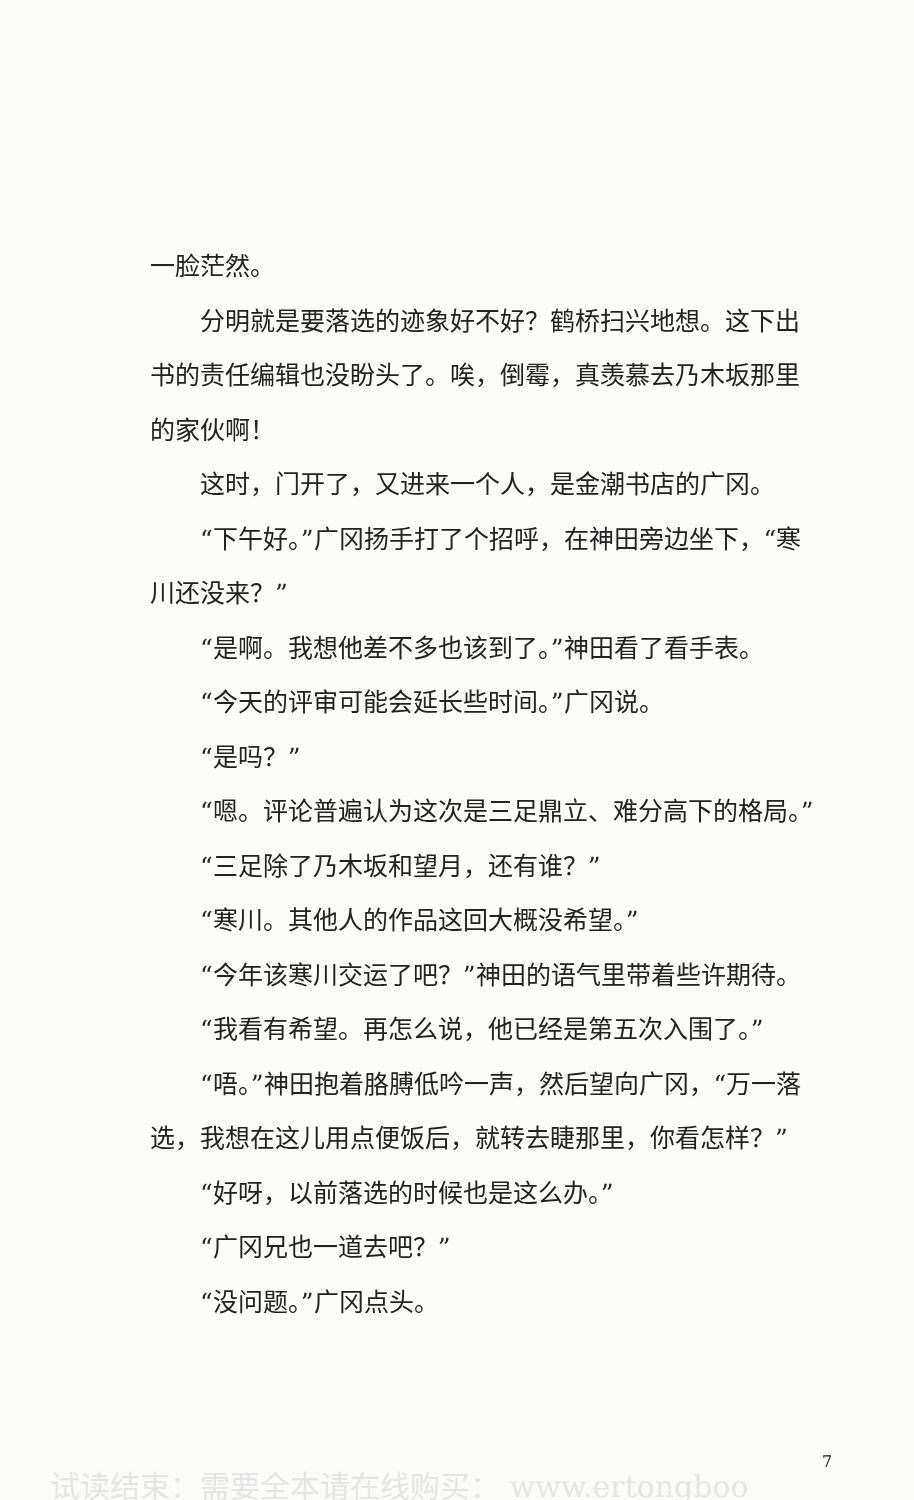一脸茫然。
分明就是要落选的迹象好不好？鹤桥扫兴地想。这下出书的责任编辑也没盼头了。唉，倒霉，真羡慕去乃木坂那里的家伙啊！
这时，门开了，又进来一个人，是金潮书店的广冈。
“下午好。”广冈扬手打了个招呼，在神田旁边坐下，“寒川还没来？”
“是啊。我想他差不多也该到了。”神田看了看手表。
“今天的评审可能会延长些时间。”广冈说。
“是吗？”
“嗯。评论普遍认为这次是三足鼎立、难分高下的格局。”
“三足除了乃木坂和望月，还有谁？”
“寒川。其他人的作品这回大概没希望。”
“今年该寒川交运了吧？”神田的语气里带着些许期待。
“我看有希望。再怎么说，他已经是第五次入围了。”
“唔。”神田抱着胳膊低吟一声，然后望向广冈，“万一落选，我想在这儿用点便饭后，就转去睫那里，你看怎样？”
“好呀，以前落选的时候也是这么办。”
“广冈兄也一道去吧？”
“没问题。”广冈点头。
7
试读结束：需要全本请在线购买： www.ertongboo